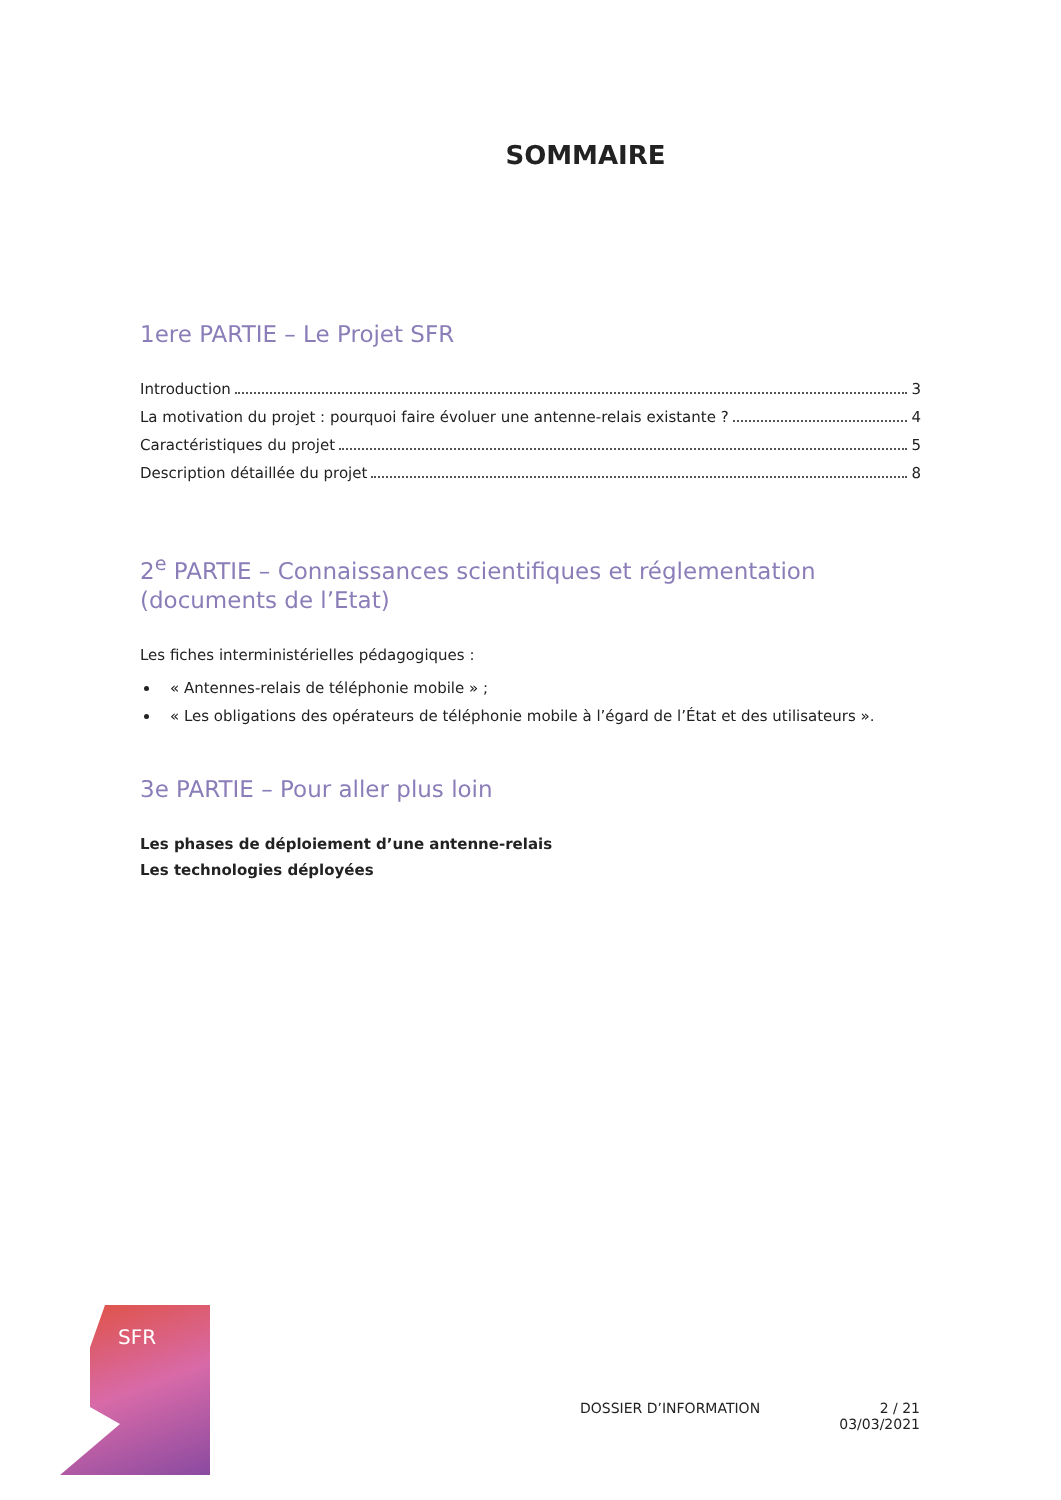SOMMAIRE
1ere PARTIE – Le Projet SFR
Introduction 3
La motivation du projet : pourquoi faire évoluer une antenne-relais existante ? 4
Caractéristiques du projet 5
Description détaillée du projet 8
2<sup>e</sup> PARTIE – Connaissances scientifiques et réglementation (documents de l’Etat)
Les fiches interministérielles pédagogiques :
« Antennes-relais de téléphonie mobile » ;
« Les obligations des opérateurs de téléphonie mobile à l’égard de l’État et des utilisateurs ».
3e PARTIE – Pour aller plus loin
Les phases de déploiement d’une antenne-relais
Les technologies déployées
SFR
DOSSIER D’INFORMATION 2 / 21
03/03/2021